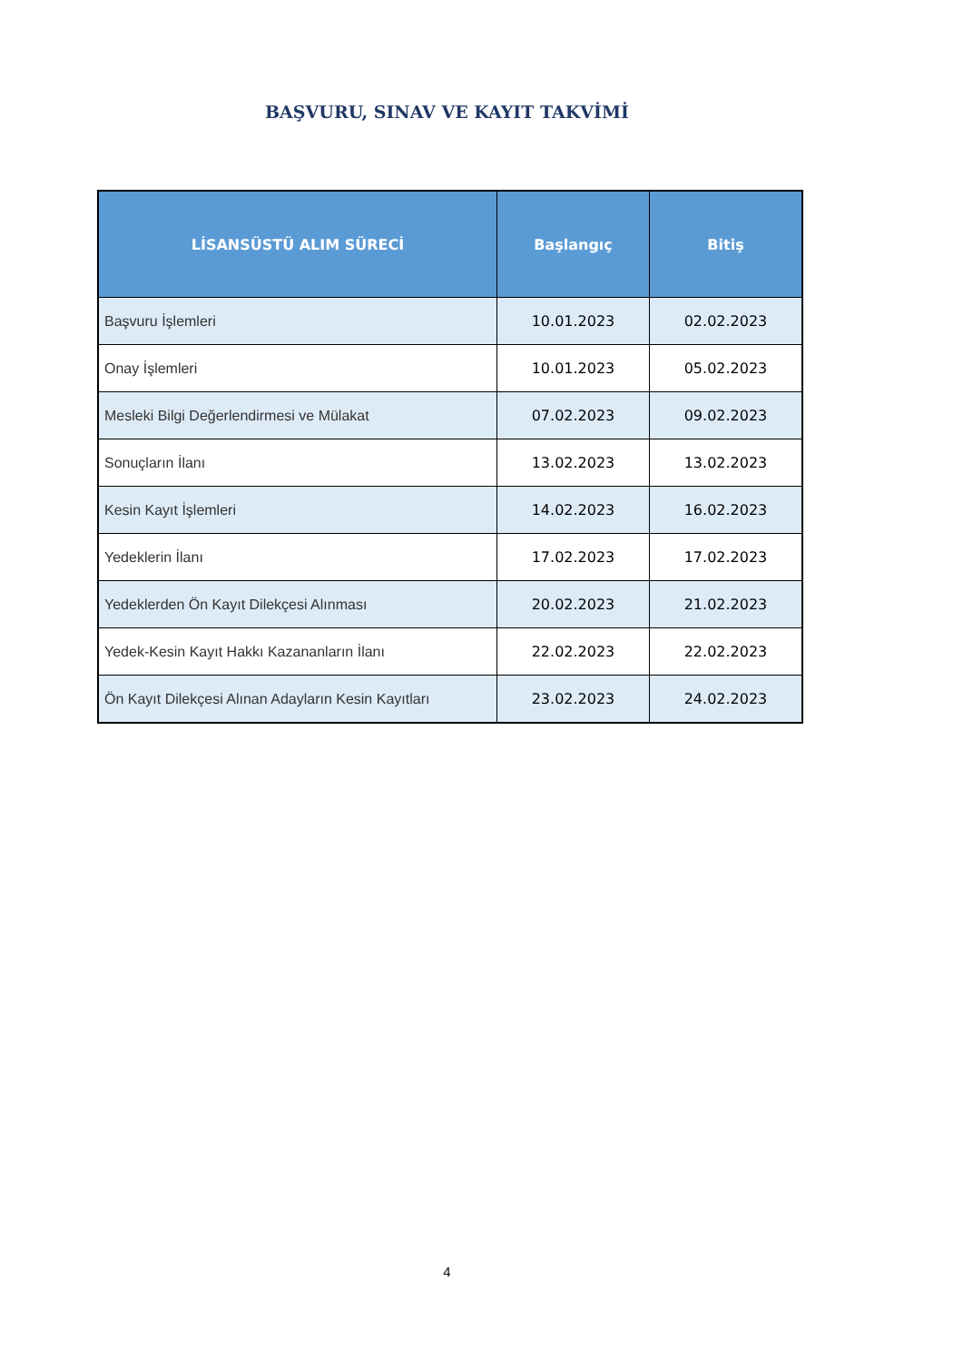BAŞVURU, SINAV VE KAYIT TAKVİMİ
| LİSANSÜSTÜ ALIM SÜRECİ | Başlangıç | Bitiş |
| --- | --- | --- |
| Başvuru İşlemleri | 10.01.2023 | 02.02.2023 |
| Onay İşlemleri | 10.01.2023 | 05.02.2023 |
| Mesleki Bilgi Değerlendirmesi ve Mülakat | 07.02.2023 | 09.02.2023 |
| Sonuçların İlanı | 13.02.2023 | 13.02.2023 |
| Kesin Kayıt İşlemleri | 14.02.2023 | 16.02.2023 |
| Yedeklerin İlanı | 17.02.2023 | 17.02.2023 |
| Yedeklerden Ön Kayıt Dilekçesi Alınması | 20.02.2023 | 21.02.2023 |
| Yedek-Kesin Kayıt Hakkı Kazananların İlanı | 22.02.2023 | 22.02.2023 |
| Ön Kayıt Dilekçesi Alınan Adayların Kesin Kayıtları | 23.02.2023 | 24.02.2023 |
4